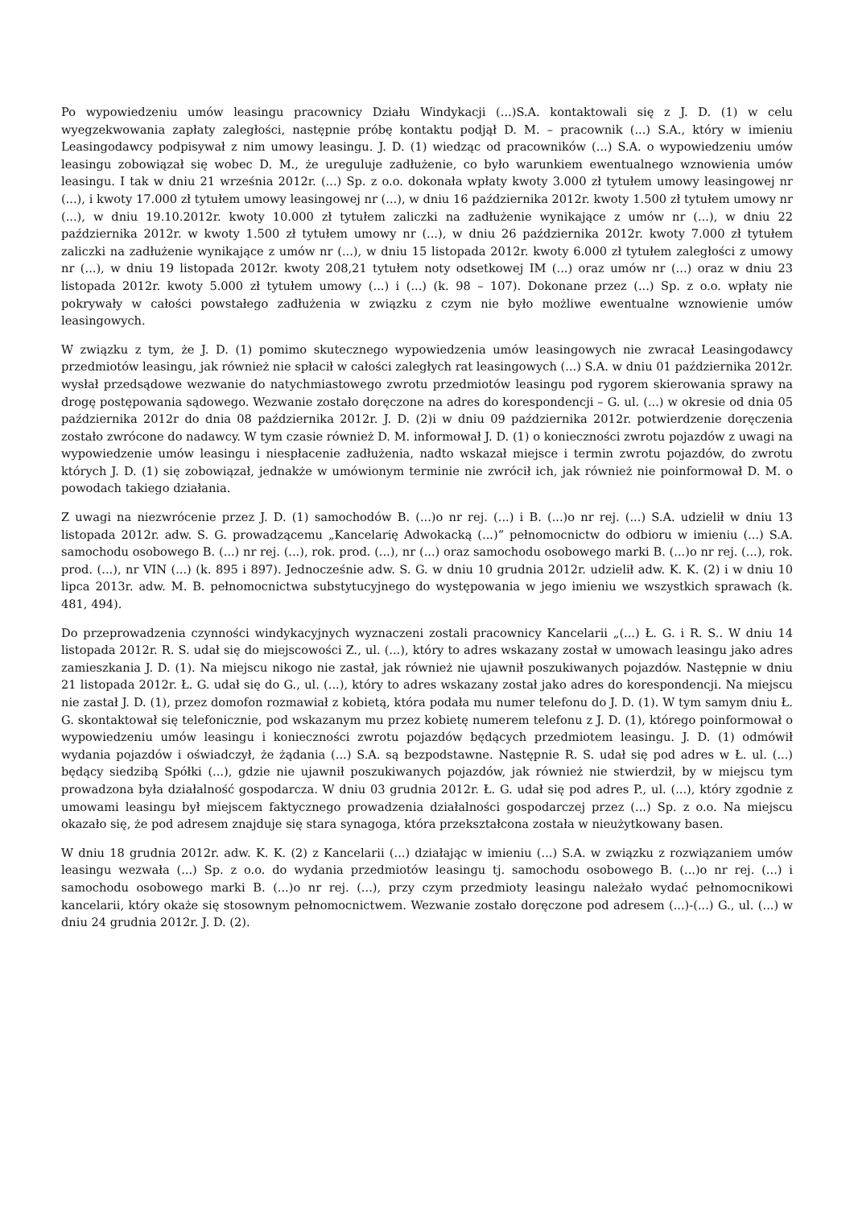Po wypowiedzeniu umów leasingu pracownicy Działu Windykacji (...)S.A. kontaktowali się z J. D. (1) w celu wyegzekwowania zapłaty zaległości, następnie próbę kontaktu podjął D. M. – pracownik (...) S.A., który w imieniu Leasingodawcy podpisywał z nim umowy leasingu. J. D. (1) wiedząc od pracowników (...) S.A. o wypowiedzeniu umów leasingu zobowiązał się wobec D. M., że ureguluje zadłużenie, co było warunkiem ewentualnego wznowienia umów leasingu. I tak w dniu 21 września 2012r. (...) Sp. z o.o. dokonała wpłaty kwoty 3.000 zł tytułem umowy leasingowej nr (...), i kwoty 17.000 zł tytułem umowy leasingowej nr (...), w dniu 16 października 2012r. kwoty 1.500 zł tytułem umowy nr (...), w dniu 19.10.2012r. kwoty 10.000 zł tytułem zaliczki na zadłużenie wynikające z umów nr (...), w dniu 22 października 2012r. w kwoty 1.500 zł tytułem umowy nr (...), w dniu 26 października 2012r. kwoty 7.000 zł tytułem zaliczki na zadłużenie wynikające z umów nr (...), w dniu 15 listopada 2012r. kwoty 6.000 zł tytułem zaległości z umowy nr (...), w dniu 19 listopada 2012r. kwoty 208,21 tytułem noty odsetkowej IM (...) oraz umów nr (...) oraz w dniu 23 listopada 2012r. kwoty 5.000 zł tytułem umowy (...) i (...) (k. 98 – 107). Dokonane przez (...) Sp. z o.o. wpłaty nie pokrywały w całości powstałego zadłużenia w związku z czym nie było możliwe ewentualne wznowienie umów leasingowych.
W związku z tym, że J. D. (1) pomimo skutecznego wypowiedzenia umów leasingowych nie zwracał Leasingodawcy przedmiotów leasingu, jak również nie spłacił w całości zaległych rat leasingowych (...) S.A. w dniu 01 października 2012r. wysłał przedsądowe wezwanie do natychmiastowego zwrotu przedmiotów leasingu pod rygorem skierowania sprawy na drogę postępowania sądowego. Wezwanie zostało doręczone na adres do korespondencji – G. ul. (...) w okresie od dnia 05 października 2012r do dnia 08 października 2012r. J. D. (2)i w dniu 09 października 2012r. potwierdzenie doręczenia zostało zwrócone do nadawcy. W tym czasie również D. M. informował J. D. (1) o konieczności zwrotu pojazdów z uwagi na wypowiedzenie umów leasingu i niespłacenie zadłużenia, nadto wskazał miejsce i termin zwrotu pojazdów, do zwrotu których J. D. (1) się zobowiązał, jednakże w umówionym terminie nie zwrócił ich, jak również nie poinformował D. M. o powodach takiego działania.
Z uwagi na niezwrócenie przez J. D. (1) samochodów B. (...)o nr rej. (...) i B. (...)o nr rej. (...) S.A. udzielił w dniu 13 listopada 2012r. adw. S. G. prowadzącemu „Kancelarię Adwokacką (...)” pełnomocnictw do odbioru w imieniu (...) S.A. samochodu osobowego B. (...) nr rej. (...), rok. prod. (...), nr (...) oraz samochodu osobowego marki B. (...)o nr rej. (...), rok. prod. (...), nr VIN (...) (k. 895 i 897). Jednocześnie adw. S. G. w dniu 10 grudnia 2012r. udzielił adw. K. K. (2) i w dniu 10 lipca 2013r. adw. M. B. pełnomocnictwa substytucyjnego do występowania w jego imieniu we wszystkich sprawach (k. 481, 494).
Do przeprowadzenia czynności windykacyjnych wyznaczeni zostali pracownicy Kancelarii „(...) Ł. G. i R. S.. W dniu 14 listopada 2012r. R. S. udał się do miejscowości Z., ul. (...), który to adres wskazany został w umowach leasingu jako adres zamieszkania J. D. (1). Na miejscu nikogo nie zastał, jak również nie ujawnił poszukiwanych pojazdów. Następnie w dniu 21 listopada 2012r. Ł. G. udał się do G., ul. (...), który to adres wskazany został jako adres do korespondencji. Na miejscu nie zastał J. D. (1), przez domofon rozmawiał z kobietą, która podała mu numer telefonu do J. D. (1). W tym samym dniu Ł. G. skontaktował się telefonicznie, pod wskazanym mu przez kobietę numerem telefonu z J. D. (1), którego poinformował o wypowiedzeniu umów leasingu i konieczności zwrotu pojazdów będących przedmiotem leasingu. J. D. (1) odmówił wydania pojazdów i oświadczył, że żądania (...) S.A. są bezpodstawne. Następnie R. S. udał się pod adres w Ł. ul. (...) będący siedzibą Spółki (...), gdzie nie ujawnił poszukiwanych pojazdów, jak również nie stwierdził, by w miejscu tym prowadzona była działalność gospodarcza. W dniu 03 grudnia 2012r. Ł. G. udał się pod adres P., ul. (...), który zgodnie z umowami leasingu był miejscem faktycznego prowadzenia działalności gospodarczej przez (...) Sp. z o.o. Na miejscu okazało się, że pod adresem znajduje się stara synagoga, która przekształcona została w nieużytkowany basen.
W dniu 18 grudnia 2012r. adw. K. K. (2) z Kancelarii (...) działając w imieniu (...) S.A. w związku z rozwiązaniem umów leasingu wezwała (...) Sp. z o.o. do wydania przedmiotów leasingu tj. samochodu osobowego B. (...)o nr rej. (...) i samochodu osobowego marki B. (...)o nr rej. (...), przy czym przedmioty leasingu należało wydać pełnomocnikowi kancelarii, który okaże się stosownym pełnomocnictwem. Wezwanie zostało doręczone pod adresem (...)-(...) G., ul. (...) w dniu 24 grudnia 2012r. J. D. (2).